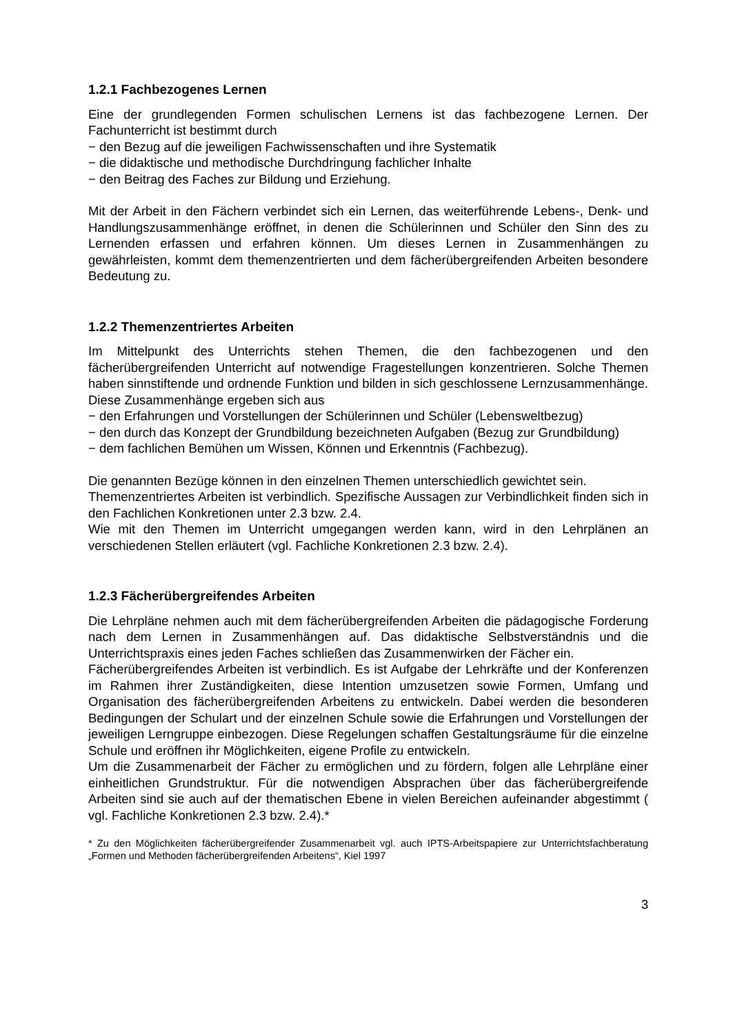1.2.1 Fachbezogenes Lernen
Eine der grundlegenden Formen schulischen Lernens ist das fachbezogene Lernen. Der Fachunterricht ist bestimmt durch
− den Bezug auf die jeweiligen Fachwissenschaften und ihre Systematik
− die didaktische und methodische Durchdringung fachlicher Inhalte
− den Beitrag des Faches zur Bildung und Erziehung.
Mit der Arbeit in den Fächern verbindet sich ein Lernen, das weiterführende Lebens-, Denk- und Handlungszusammenhänge eröffnet, in denen die Schülerinnen und Schüler den Sinn des zu Lernenden erfassen und erfahren können. Um dieses Lernen in Zusammenhängen zu gewährleisten, kommt dem themenzentrierten und dem fächerübergreifenden Arbeiten besondere Bedeutung zu.
1.2.2 Themenzentriertes Arbeiten
Im Mittelpunkt des Unterrichts stehen Themen, die den fachbezogenen und den fächerübergreifenden Unterricht auf notwendige Fragestellungen konzentrieren. Solche Themen haben sinnstiftende und ordnende Funktion und bilden in sich geschlossene Lernzusammenhänge. Diese Zusammenhänge ergeben sich aus
− den Erfahrungen und Vorstellungen der Schülerinnen und Schüler (Lebensweltbezug)
− den durch das Konzept der Grundbildung bezeichneten Aufgaben (Bezug zur Grundbildung)
− dem fachlichen Bemühen um Wissen, Können und Erkenntnis (Fachbezug).
Die genannten Bezüge können in den einzelnen Themen unterschiedlich gewichtet sein.
Themenzentriertes Arbeiten ist verbindlich. Spezifische Aussagen zur Verbindlichkeit finden sich in den Fachlichen Konkretionen unter 2.3 bzw. 2.4.
Wie mit den Themen im Unterricht umgegangen werden kann, wird in den Lehrplänen an verschiedenen Stellen erläutert (vgl. Fachliche Konkretionen 2.3 bzw. 2.4).
1.2.3 Fächerübergreifendes Arbeiten
Die Lehrpläne nehmen auch mit dem fächerübergreifenden Arbeiten die pädagogische Forderung nach dem Lernen in Zusammenhängen auf. Das didaktische Selbstverständnis und die Unterrichtspraxis eines jeden Faches schließen das Zusammenwirken der Fächer ein.
Fächerübergreifendes Arbeiten ist verbindlich. Es ist Aufgabe der Lehrkräfte und der Konferenzen im Rahmen ihrer Zuständigkeiten, diese Intention umzusetzen sowie Formen, Umfang und Organisation des fächerübergreifenden Arbeitens zu entwickeln. Dabei werden die besonderen Bedingungen der Schulart und der einzelnen Schule sowie die Erfahrungen und Vorstellungen der jeweiligen Lerngruppe einbezogen. Diese Regelungen schaffen Gestaltungsräume für die einzelne Schule und eröffnen ihr Möglichkeiten, eigene Profile zu entwickeln.
Um die Zusammenarbeit der Fächer zu ermöglichen und zu fördern, folgen alle Lehrpläne einer einheitlichen Grundstruktur. Für die notwendigen Absprachen über das fächerübergreifende Arbeiten sind sie auch auf der thematischen Ebene in vielen Bereichen aufeinander abgestimmt ( vgl. Fachliche Konkretionen 2.3 bzw. 2.4).*
* Zu den Möglichkeiten fächerübergreifender Zusammenarbeit vgl. auch IPTS-Arbeitspapiere zur Unterrichtsfachberatung „Formen und Methoden fächerübergreifenden Arbeitens“, Kiel 1997
3